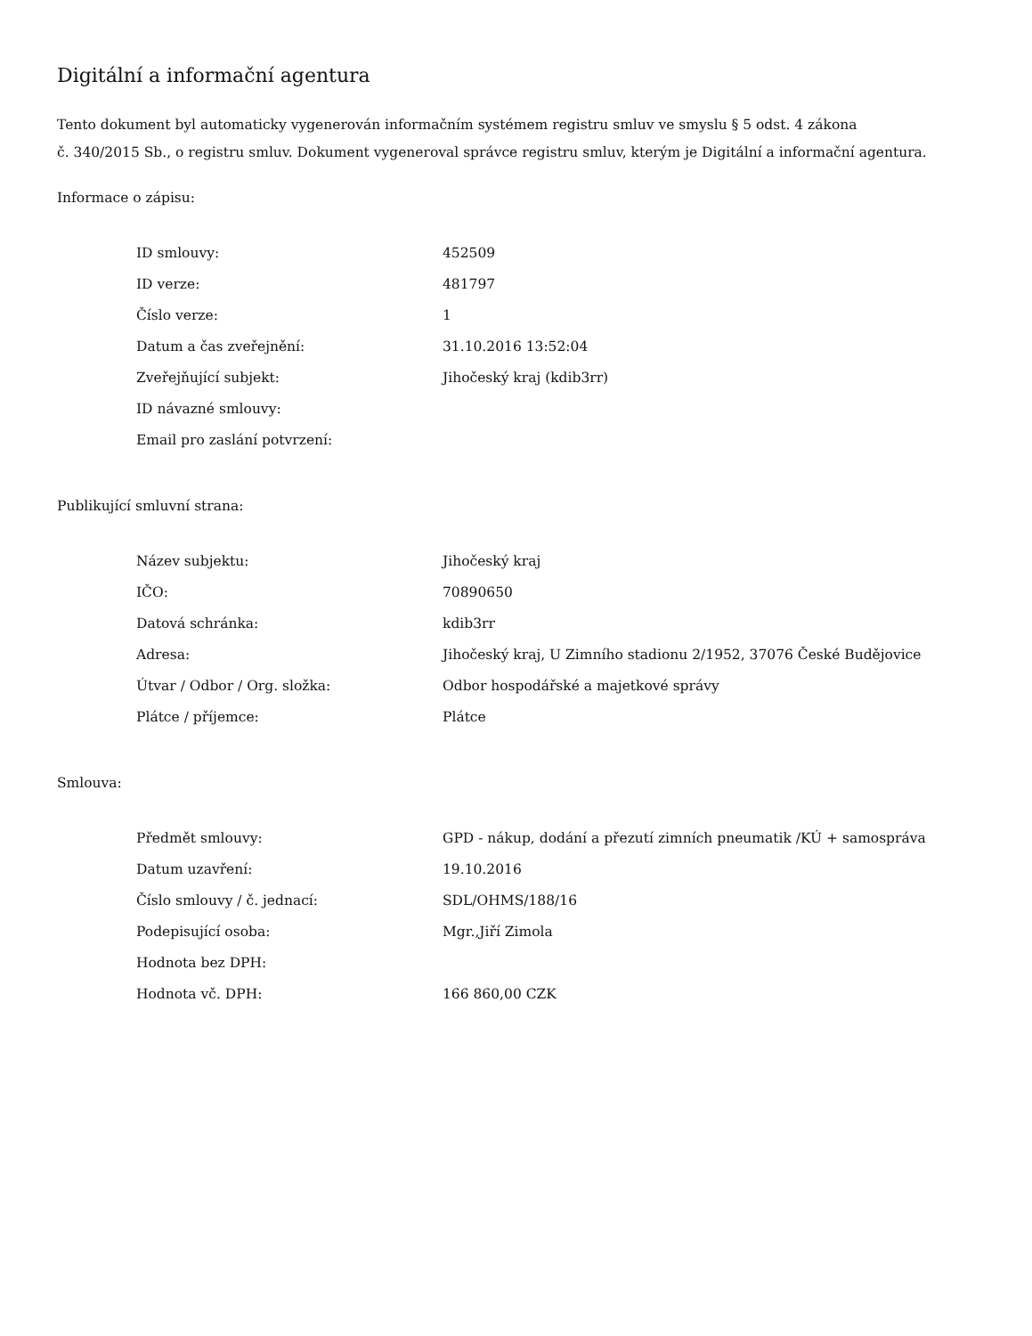Digitální a informační agentura
Tento dokument byl automaticky vygenerován informačním systémem registru smluv ve smyslu § 5 odst. 4 zákona
č. 340/2015 Sb., o registru smluv. Dokument vygeneroval správce registru smluv, kterým je Digitální a informační agentura.
Informace o zápisu:
| ID smlouvy: | 452509 |
| ID verze: | 481797 |
| Číslo verze: | 1 |
| Datum a čas zveřejnění: | 31.10.2016 13:52:04 |
| Zveřejňující subjekt: | Jihočeský kraj (kdib3rr) |
| ID návazné smlouvy: | |
| Email pro zaslání potvrzení: | |
Publikující smluvní strana:
| Název subjektu: | Jihočeský kraj |
| IČO: | 70890650 |
| Datová schránka: | kdib3rr |
| Adresa: | Jihočeský kraj, U Zimního stadionu 2/1952, 37076 České Budějovice |
| Útvar / Odbor / Org. složka: | Odbor hospodářské a majetkové správy |
| Plátce / příjemce: | Plátce |
Smlouva:
| Předmět smlouvy: | GPD - nákup, dodání a přezutí zimních pneumatik /KÚ + samospráva |
| Datum uzavření: | 19.10.2016 |
| Číslo smlouvy / č. jednací: | SDL/OHMS/188/16 |
| Podepisující osoba: | Mgr.,Jiří Zimola |
| Hodnota bez DPH: | |
| Hodnota vč. DPH: | 166 860,00 CZK |